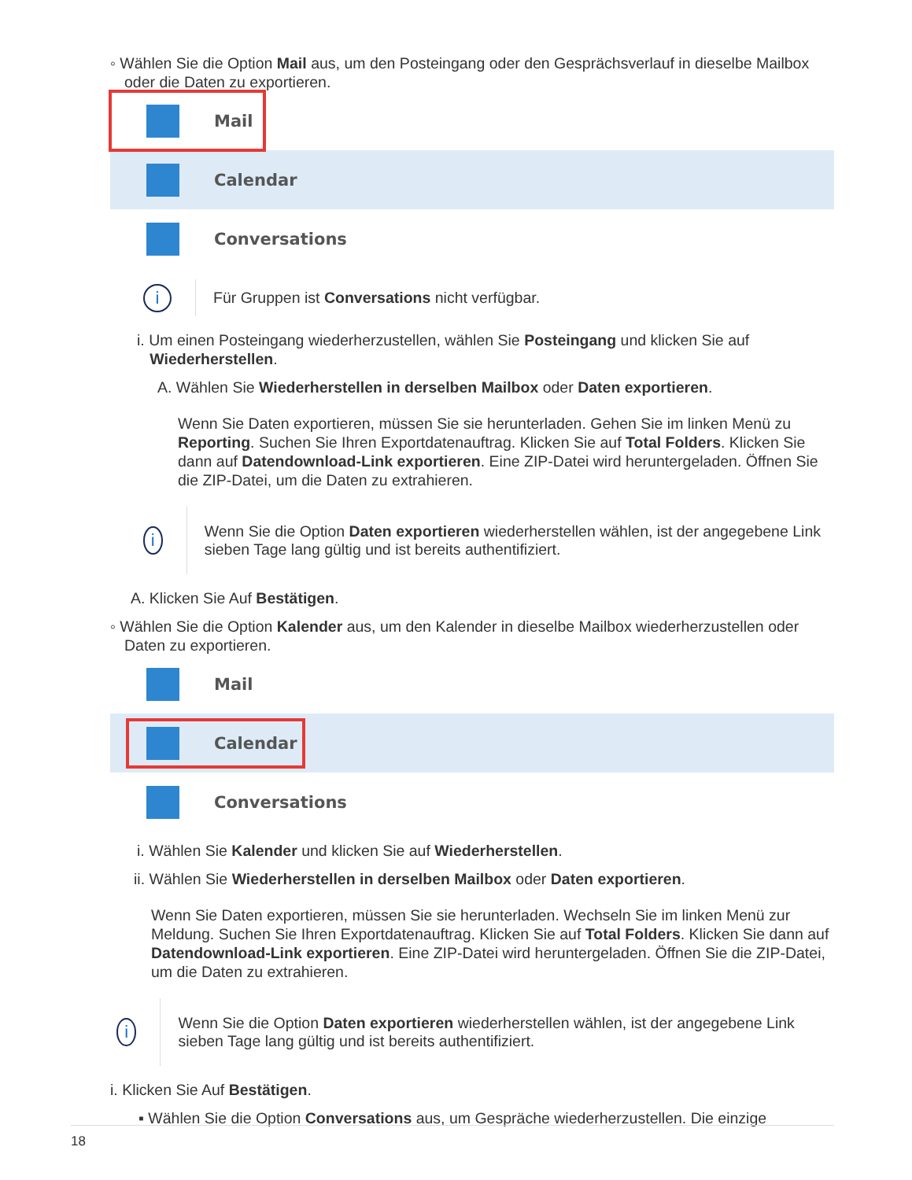◦ Wählen Sie die Option Mail aus, um den Posteingang oder den Gesprächsverlauf in dieselbe Mailbox
oder die Daten zu exportieren.
Mail
Calendar
Conversations
i
Für Gruppen ist Conversations nicht verfügbar.
i. Um einen Posteingang wiederherzustellen, wählen Sie Posteingang und klicken Sie auf
Wiederherstellen.
A. Wählen Sie Wiederherstellen in derselben Mailbox oder Daten exportieren.
Wenn Sie Daten exportieren, müssen Sie sie herunterladen. Gehen Sie im linken Menü zu Reporting. Suchen Sie Ihren Exportdatenauftrag. Klicken Sie auf Total Folders. Klicken Sie dann auf Datendownload-Link exportieren. Eine ZIP-Datei wird heruntergeladen. Öffnen Sie die ZIP-Datei, um die Daten zu extrahieren.
i
Wenn Sie die Option Daten exportieren wiederherstellen wählen, ist der angegebene Link sieben Tage lang gültig und ist bereits authentifiziert.
A. Klicken Sie Auf Bestätigen.
◦ Wählen Sie die Option Kalender aus, um den Kalender in dieselbe Mailbox wiederherzustellen oder
Daten zu exportieren.
Mail
Calendar
Conversations
i. Wählen Sie Kalender und klicken Sie auf Wiederherstellen.
ii. Wählen Sie Wiederherstellen in derselben Mailbox oder Daten exportieren.
Wenn Sie Daten exportieren, müssen Sie sie herunterladen. Wechseln Sie im linken Menü zur Meldung. Suchen Sie Ihren Exportdatenauftrag. Klicken Sie auf Total Folders. Klicken Sie dann auf Datendownload-Link exportieren. Eine ZIP-Datei wird heruntergeladen. Öffnen Sie die ZIP-Datei, um die Daten zu extrahieren.
i
Wenn Sie die Option Daten exportieren wiederherstellen wählen, ist der angegebene Link sieben Tage lang gültig und ist bereits authentifiziert.
i. Klicken Sie Auf Bestätigen.
▪ Wählen Sie die Option Conversations aus, um Gespräche wiederherzustellen. Die einzige
18